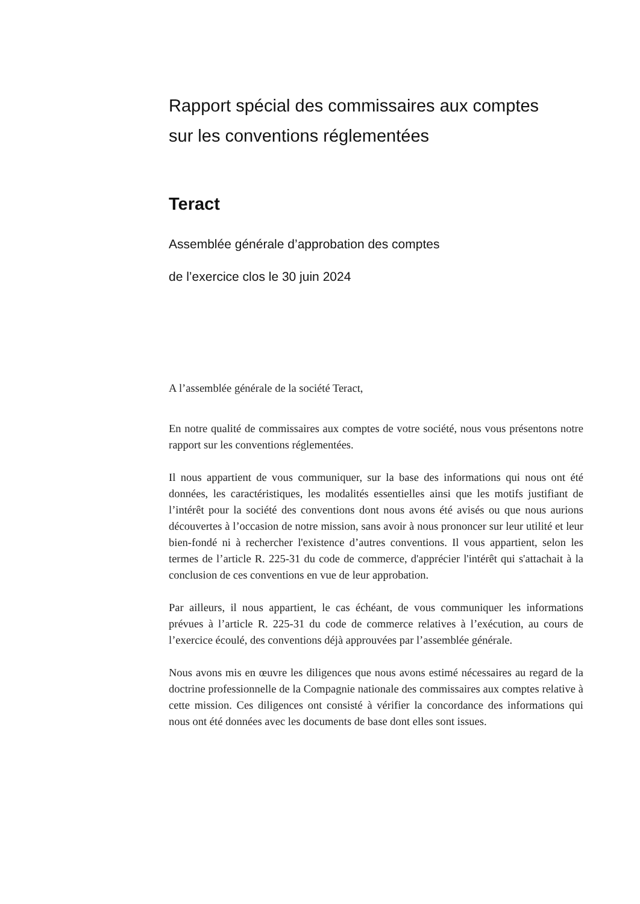Rapport spécial des commissaires aux comptes
sur les conventions réglementées
Teract
Assemblée générale d’approbation des comptes
de l’exercice clos le 30 juin 2024
A l’assemblée générale de la société Teract,
En notre qualité de commissaires aux comptes de votre société, nous vous présentons notre rapport sur les conventions réglementées.
Il nous appartient de vous communiquer, sur la base des informations qui nous ont été données, les caractéristiques, les modalités essentielles ainsi que les motifs justifiant de l’intérêt pour la société des conventions dont nous avons été avisés ou que nous aurions découvertes à l’occasion de notre mission, sans avoir à nous prononcer sur leur utilité et leur bien-fondé ni à rechercher l'existence d’autres conventions. Il vous appartient, selon les termes de l’article R. 225-31 du code de commerce, d'apprécier l'intérêt qui s'attachait à la conclusion de ces conventions en vue de leur approbation.
Par ailleurs, il nous appartient, le cas échéant, de vous communiquer les informations prévues à l’article R. 225-31 du code de commerce relatives à l’exécution, au cours de l’exercice écoulé, des conventions déjà approuvées par l’assemblée générale.
Nous avons mis en œuvre les diligences que nous avons estimé nécessaires au regard de la doctrine professionnelle de la Compagnie nationale des commissaires aux comptes relative à cette mission. Ces diligences ont consisté à vérifier la concordance des informations qui nous ont été données avec les documents de base dont elles sont issues.